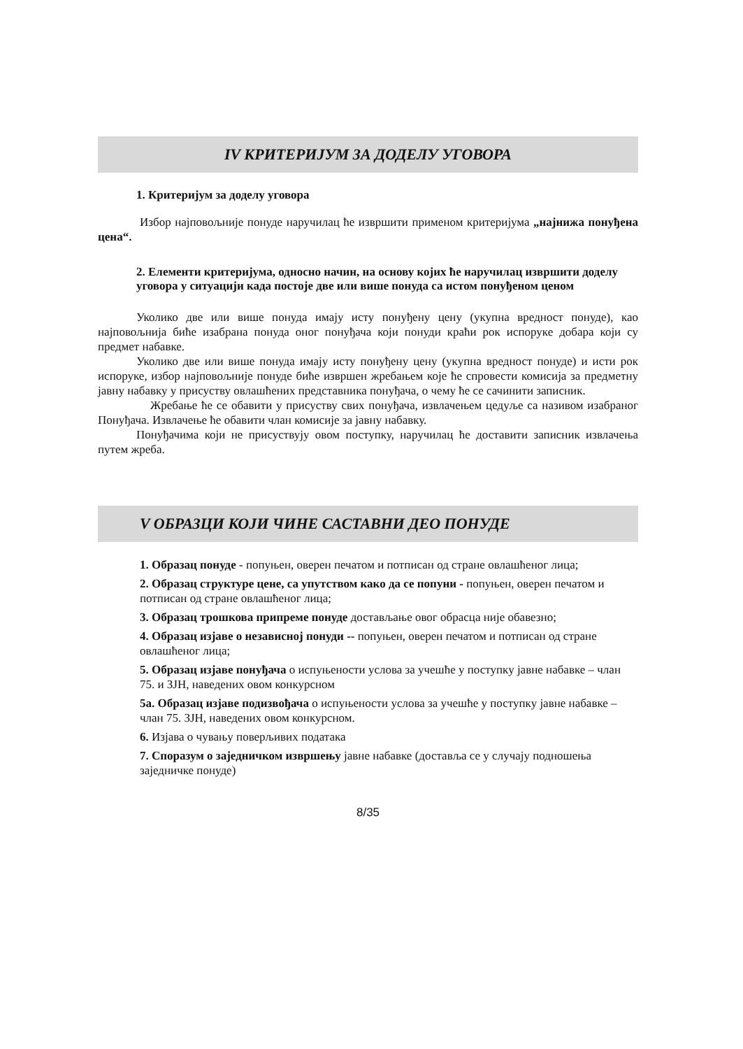IV КРИТЕРИЈУМ ЗА ДОДЕЛУ УГОВОРА
1. Критеријум за доделу уговора
Избор најповољније понуде наручилац ће извршити применом критеријума „најнижа понуђена цена“.
2. Елементи критеријума, односно начин, на основу којих ће наручилац извршити доделу уговора у ситуацији када постоје две или више понуда са истом понуђеном ценом
Уколико две или више понуда имају исту понуђену цену (укупна вредност понуде), као најповољнија биће изабрана понуда оног понуђача који понуди краћи рок испоруке добара који су предмет набавке.
Уколико две или више понуда имају исту понуђену цену (укупна вредност понуде) и исти рок испоруке, избор најповољније понуде биће извршен жребањем које ће спровести комисија за предметну јавну набавку у присуству овлашћених представника понуђача, о чему ће се сачинити записник.
Жребање ће се обавити у присуству свих понуђача, извлачењем цедуље са називом изабраног Понуђача. Извлачење ће обавити члан комисије за јавну набавку.
Понуђачима који не присуствују овом поступку, наручилац ће доставити записник извлачења путем жреба.
V ОБРАЗЦИ КОЈИ ЧИНЕ САСТАВНИ ДЕО ПОНУДЕ
1. Образац понуде - попуњен, оверен печатом и потписан од стране овлашћеног лица;
2. Образац структуре цене, са упутством како да се попуни - попуњен, оверен печатом и потписан од стране овлашћеног лица;
3. Образац трошкова припреме понуде достављање овог обрасца није обавезно;
4. Образац изјаве о независној понуди -- попуњен, оверен печатом и потписан од стране овлашћеног лица;
5. Образац изјаве понуђача о испуњености услова за учешће у поступку јавне набавке – члан 75. и ЗЈН, наведених овом конкурсном
5а. Образац изјаве подизвођача о испуњености услова за учешће у поступку јавне набавке – члан 75. ЗЈН, наведених овом конкурсном.
6. Изјава о чувању поверљивих података
7. Споразум о заједничком извршењу јавне набавке (доставља се у случају подношења заједничке понуде)
8/35